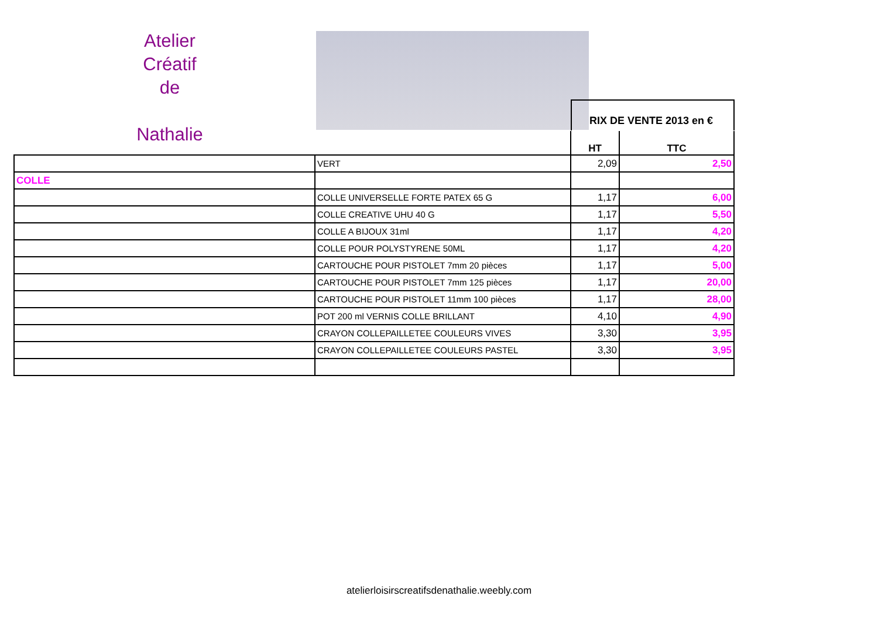Atelier
Créatif
de
Nathalie
RIX DE VENTE 2013 en €
| | | HT | TTC |
| --- | --- | --- | --- |
| | VERT | 2,09 | 2,50 |
| COLLE | | | |
| | COLLE UNIVERSELLE FORTE PATEX 65 G | 1,17 | 6,00 |
| | COLLE CREATIVE UHU 40 G | 1,17 | 5,50 |
| | COLLE A BIJOUX 31ml | 1,17 | 4,20 |
| | COLLE POUR POLYSTYRENE 50ML | 1,17 | 4,20 |
| | CARTOUCHE POUR PISTOLET 7mm 20 pièces | 1,17 | 5,00 |
| | CARTOUCHE POUR PISTOLET 7mm 125 pièces | 1,17 | 20,00 |
| | CARTOUCHE POUR PISTOLET 11mm 100 pièces | 1,17 | 28,00 |
| | POT 200 ml VERNIS COLLE BRILLANT | 4,10 | 4,90 |
| | CRAYON COLLEPAILLETEE COULEURS VIVES | 3,30 | 3,95 |
| | CRAYON COLLEPAILLETEE COULEURS PASTEL | 3,30 | 3,95 |
atelierloisirscreatifsdenathalie.weebly.com